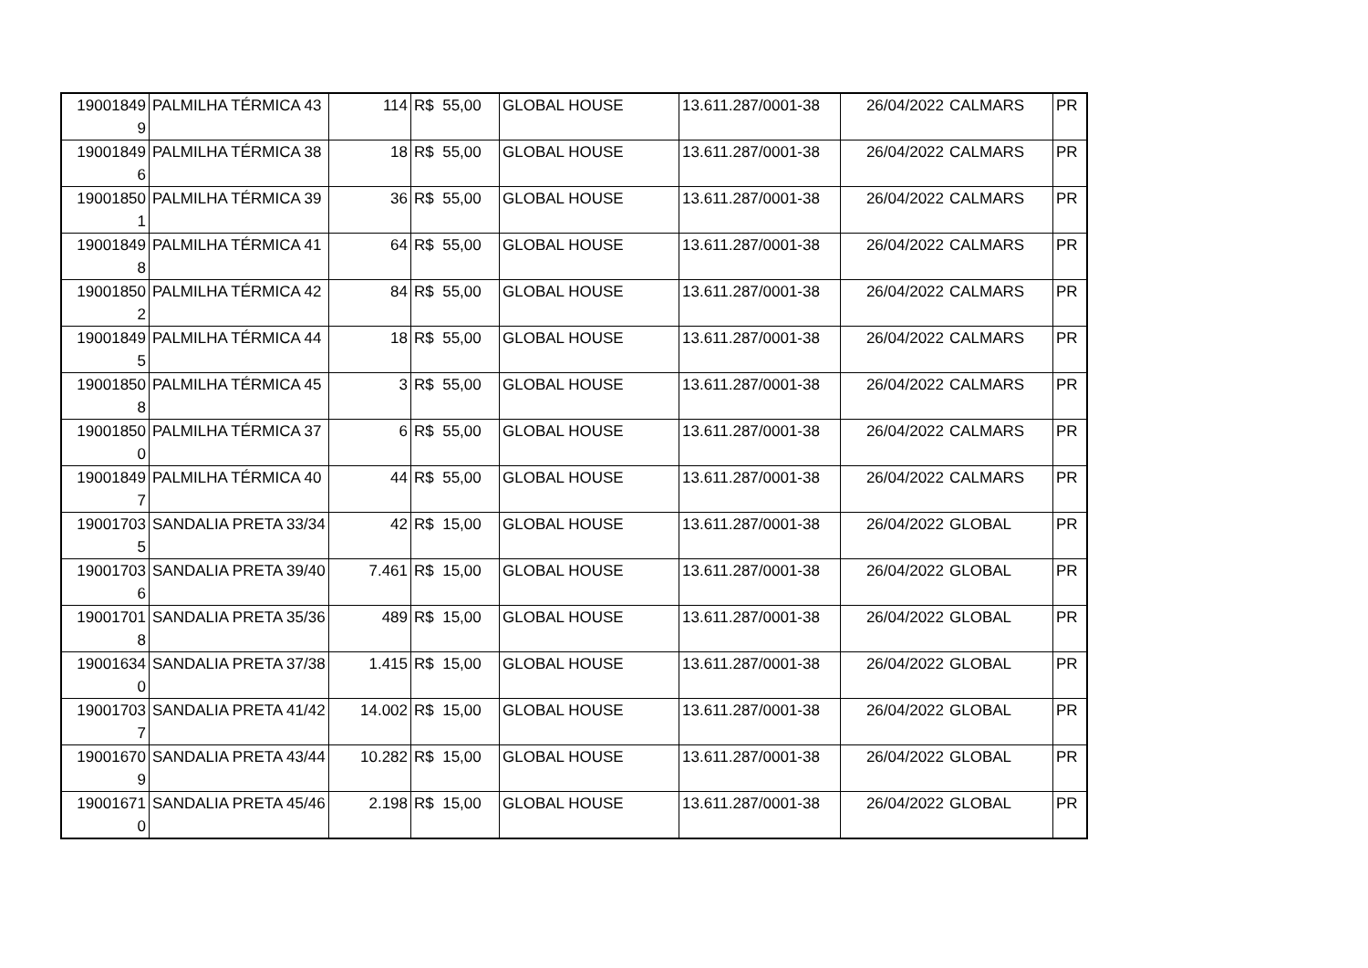| 19001849 9 | PALMILHA TÉRMICA 43 | 114 | R$ 55,00 | GLOBAL HOUSE | 13.611.287/0001-38 | 26/04/2022 | CALMARS | PR |
| 19001849 6 | PALMILHA TÉRMICA 38 | 18 | R$ 55,00 | GLOBAL HOUSE | 13.611.287/0001-38 | 26/04/2022 | CALMARS | PR |
| 19001850 1 | PALMILHA TÉRMICA 39 | 36 | R$ 55,00 | GLOBAL HOUSE | 13.611.287/0001-38 | 26/04/2022 | CALMARS | PR |
| 19001849 8 | PALMILHA TÉRMICA 41 | 64 | R$ 55,00 | GLOBAL HOUSE | 13.611.287/0001-38 | 26/04/2022 | CALMARS | PR |
| 19001850 2 | PALMILHA TÉRMICA 42 | 84 | R$ 55,00 | GLOBAL HOUSE | 13.611.287/0001-38 | 26/04/2022 | CALMARS | PR |
| 19001849 5 | PALMILHA TÉRMICA 44 | 18 | R$ 55,00 | GLOBAL HOUSE | 13.611.287/0001-38 | 26/04/2022 | CALMARS | PR |
| 19001850 8 | PALMILHA TÉRMICA 45 | 3 | R$ 55,00 | GLOBAL HOUSE | 13.611.287/0001-38 | 26/04/2022 | CALMARS | PR |
| 19001850 0 | PALMILHA TÉRMICA 37 | 6 | R$ 55,00 | GLOBAL HOUSE | 13.611.287/0001-38 | 26/04/2022 | CALMARS | PR |
| 19001849 7 | PALMILHA TÉRMICA 40 | 44 | R$ 55,00 | GLOBAL HOUSE | 13.611.287/0001-38 | 26/04/2022 | CALMARS | PR |
| 19001703 5 | SANDALIA PRETA 33/34 | 42 | R$ 15,00 | GLOBAL HOUSE | 13.611.287/0001-38 | 26/04/2022 | GLOBAL | PR |
| 19001703 6 | SANDALIA PRETA 39/40 | 7.461 | R$ 15,00 | GLOBAL HOUSE | 13.611.287/0001-38 | 26/04/2022 | GLOBAL | PR |
| 19001701 8 | SANDALIA PRETA 35/36 | 489 | R$ 15,00 | GLOBAL HOUSE | 13.611.287/0001-38 | 26/04/2022 | GLOBAL | PR |
| 19001634 0 | SANDALIA PRETA 37/38 | 1.415 | R$ 15,00 | GLOBAL HOUSE | 13.611.287/0001-38 | 26/04/2022 | GLOBAL | PR |
| 19001703 7 | SANDALIA PRETA 41/42 | 14.002 | R$ 15,00 | GLOBAL HOUSE | 13.611.287/0001-38 | 26/04/2022 | GLOBAL | PR |
| 19001670 9 | SANDALIA PRETA 43/44 | 10.282 | R$ 15,00 | GLOBAL HOUSE | 13.611.287/0001-38 | 26/04/2022 | GLOBAL | PR |
| 19001671 0 | SANDALIA PRETA 45/46 | 2.198 | R$ 15,00 | GLOBAL HOUSE | 13.611.287/0001-38 | 26/04/2022 | GLOBAL | PR |